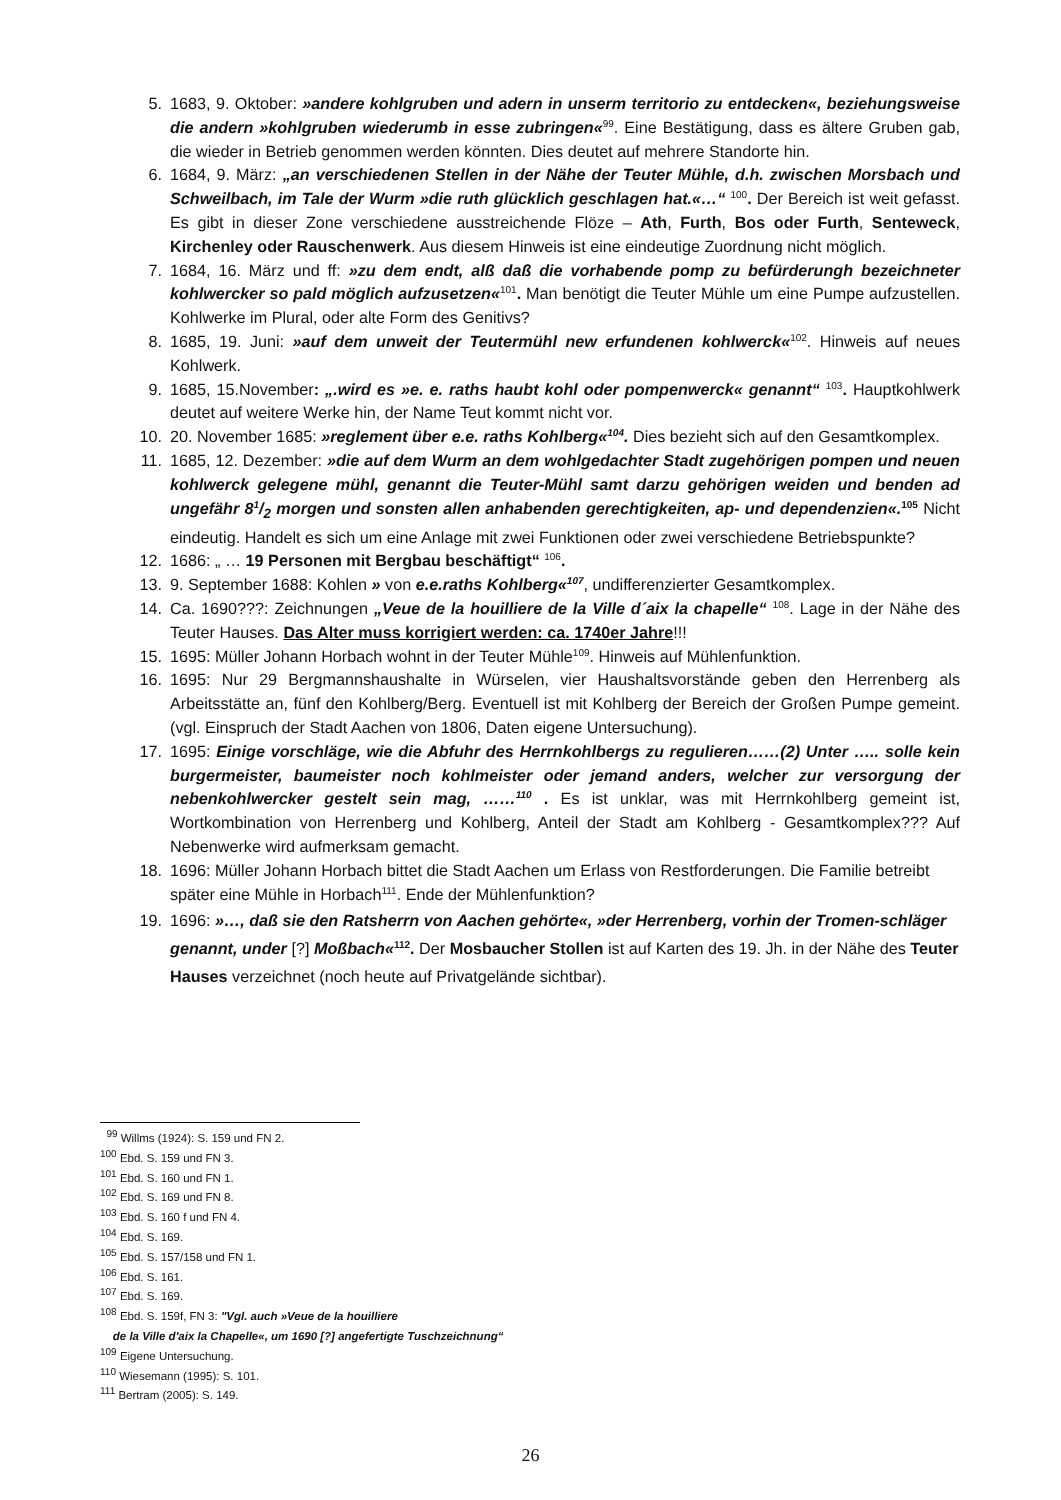5. 1683, 9. Oktober: »andere kohlgruben und adern in unserm territorio zu entdecken«, beziehungsweise die andern »kohlgruben wiederumb in esse zubringen«<sup>99</sup>. Eine Bestätigung, dass es ältere Gruben gab, die wieder in Betrieb genommen werden könnten. Dies deutet auf mehrere Standorte hin.
6. 1684, 9. März: „an verschiedenen Stellen in der Nähe der Teuter Mühle, d.h. zwischen Morsbach und Schweilbach, im Tale der Wurm »die ruth glücklich geschlagen hat.«…“ <sup>100</sup>. Der Bereich ist weit gefasst. Es gibt in dieser Zone verschiedene ausstreichende Flöze – Ath, Furth, Bos oder Furth, Senteweck, Kirchenley oder Rauschenwerk. Aus diesem Hinweis ist eine eindeutige Zuordnung nicht möglich.
7. 1684, 16. März und ff: »zu dem endt, alß daß die vorhabende pomp zu befürderungh bezeichneter kohlwercker so pald möglich aufzusetzen«<sup>101</sup>. Man benötigt die Teuter Mühle um eine Pumpe aufzustellen. Kohlwerke im Plural, oder alte Form des Genitivs?
8. 1685, 19. Juni: »auf dem unweit der Teutermühl new erfundenen kohlwerck«<sup>102</sup>. Hinweis auf neues Kohlwerk.
9. 1685, 15.November: „.wird es »e. e. raths haubt kohl oder pompenwerck« genannt“ <sup>103</sup>. Hauptkohlwerk deutet auf weitere Werke hin, der Name Teut kommt nicht vor.
10. 20. November 1685: »reglement über e.e. raths Kohlberg«<sup>104</sup>. Dies bezieht sich auf den Gesamtkomplex.
11. 1685, 12. Dezember: »die auf dem Wurm an dem wohlgedachter Stadt zugehörigen pompen und neuen kohlwerck gelegene mühl, genannt die Teuter-Mühl samt darzu gehörigen weiden und benden ad ungefähr 81/2 morgen und sonsten allen anhabenden gerechtigkeiten, ap- und dependenzien«.<sup>105</sup> Nicht eindeutig. Handelt es sich um eine Anlage mit zwei Funktionen oder zwei verschiedene Betriebspunkte?
12. 1686: „ … 19 Personen mit Bergbau beschäftigt“ <sup>106</sup>.
13. 9. September 1688: Kohlen » von e.e.raths Kohlberg«<sup>107</sup>, undifferenzierter Gesamtkomplex.
14. Ca. 1690???: Zeichnungen „Veue de la houilliere de la Ville d´aix la chapelle“ <sup>108</sup>. Lage in der Nähe des Teuter Hauses. Das Alter muss korrigiert werden: ca. 1740er Jahre!!!
15. 1695: Müller Johann Horbach wohnt in der Teuter Mühle<sup>109</sup>. Hinweis auf Mühlenfunktion.
16. 1695: Nur 29 Bergmannshaushalte in Würselen, vier Haushaltsvorstände geben den Herrenberg als Arbeitsstätte an, fünf den Kohlberg/Berg. Eventuell ist mit Kohlberg der Bereich der Großen Pumpe gemeint. (vgl. Einspruch der Stadt Aachen von 1806, Daten eigene Untersuchung).
17. 1695: Einige vorschläge, wie die Abfuhr des Herrnkohlbergs zu regulieren……(2) Unter ….. solle kein burgermeister, baumeister noch kohlmeister oder jemand anders, welcher zur versorgung der nebenkohlwercker gestelt sein mag, ……<sup>110</sup> . Es ist unklar, was mit Herrnkohlberg gemeint ist, Wortkombination von Herrenberg und Kohlberg, Anteil der Stadt am Kohlberg - Gesamtkomplex??? Auf Nebenwerke wird aufmerksam gemacht.
18. 1696: Müller Johann Horbach bittet die Stadt Aachen um Erlass von Restforderungen. Die Familie betreibt später eine Mühle in Horbach<sup>111</sup>. Ende der Mühlenfunktion?
19. 1696: »…, daß sie den Ratsherrn von Aachen gehörte«, »der Herrenberg, vorhin der Tromen-schläger genannt, under [?] Moßbach«<sup>112</sup>. Der Mosbaucher Stollen ist auf Karten des 19. Jh. in der Nähe des Teuter Hauses verzeichnet (noch heute auf Privatgelände sichtbar).
<sup>99</sup> Willms (1924): S. 159 und FN 2.
<sup>100</sup> Ebd. S. 159 und FN 3.
<sup>101</sup> Ebd. S. 160 und FN 1.
<sup>102</sup> Ebd. S. 169 und FN 8.
<sup>103</sup> Ebd. S. 160 f und FN 4.
<sup>104</sup> Ebd. S. 169.
<sup>105</sup> Ebd. S. 157/158 und FN 1.
<sup>106</sup> Ebd. S. 161.
<sup>107</sup> Ebd. S. 169.
<sup>108</sup> Ebd. S. 159f, FN 3: "Vgl. auch »Veue de la houilliere
de la Ville d'aix la Chapelle«, um 1690 [?] angefertigte Tuschzeichnung“
<sup>109</sup> Eigene Untersuchung.
<sup>110</sup> Wiesemann (1995): S. 101.
<sup>111</sup> Bertram (2005): S. 149.
26